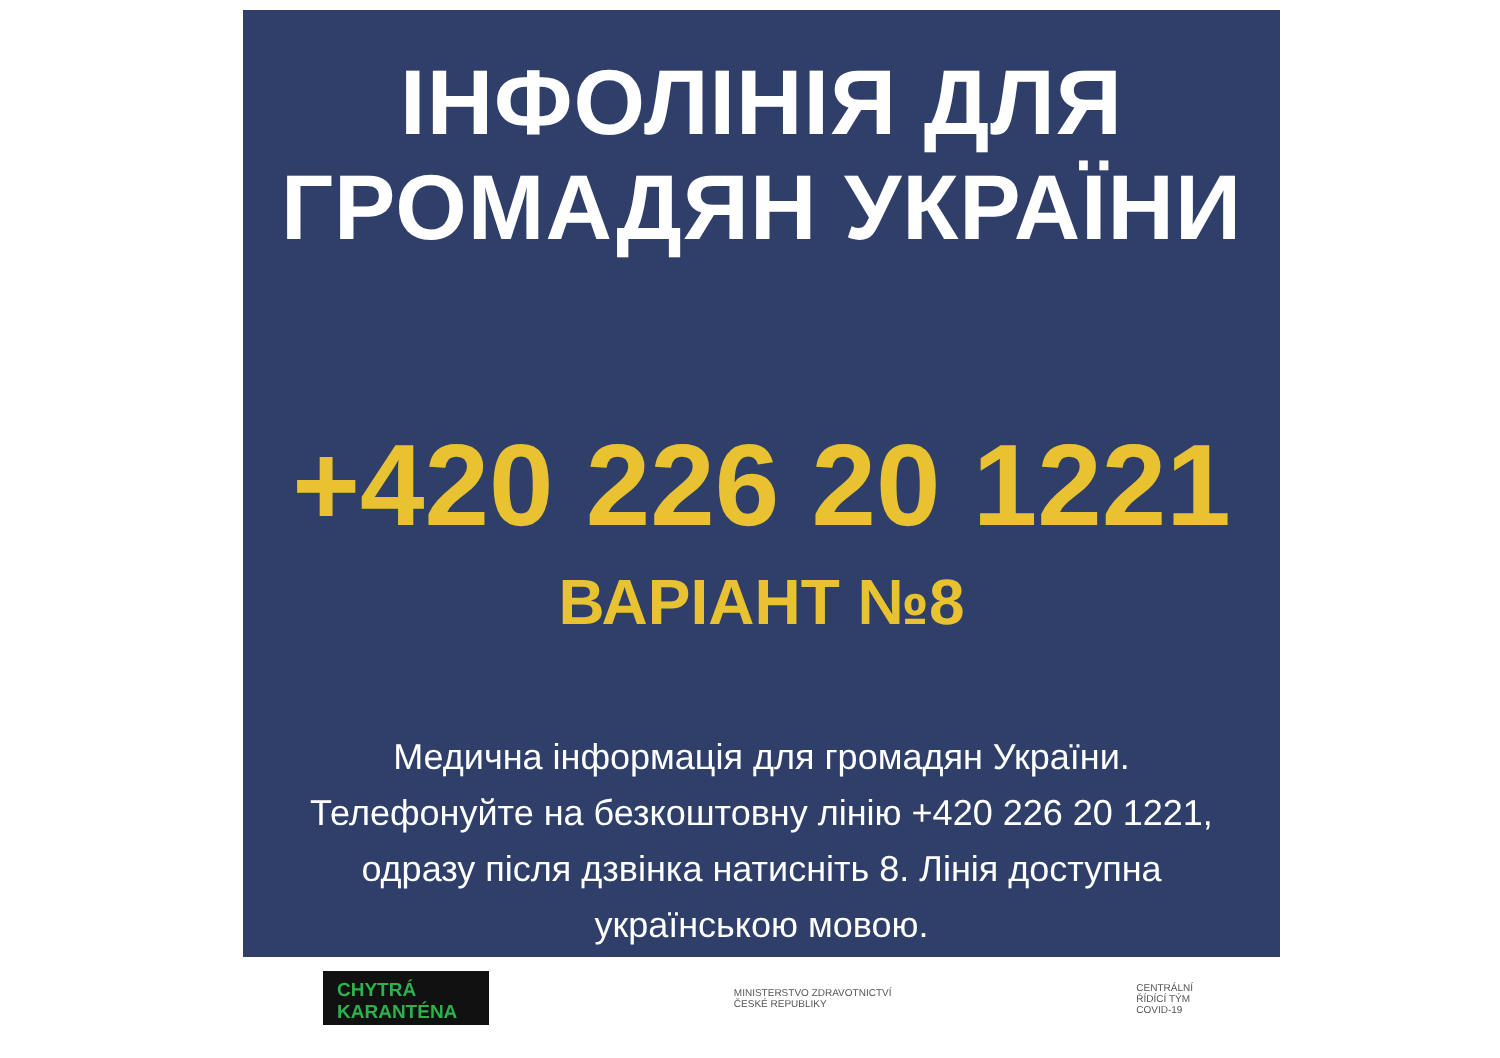ІНФОЛІНІЯ ДЛЯ
ГРОМАДЯН УКРАЇНИ
+420 226 20 1221
ВАРІАНТ №8
Медична інформація для громадян України.
Телефонуйте на безкоштовну лінію +420 226 20 1221,
одразу після дзвінка натисніть 8. Лінія доступна
українською мовою.
CHYTRÁ
KARANTÉNA
MINISTERSTVO ZDRAVOTNICTVÍ
ČESKÉ REPUBLIKY
CENTRÁLNÍ
ŘÍDÍCÍ TÝM
COVID-19